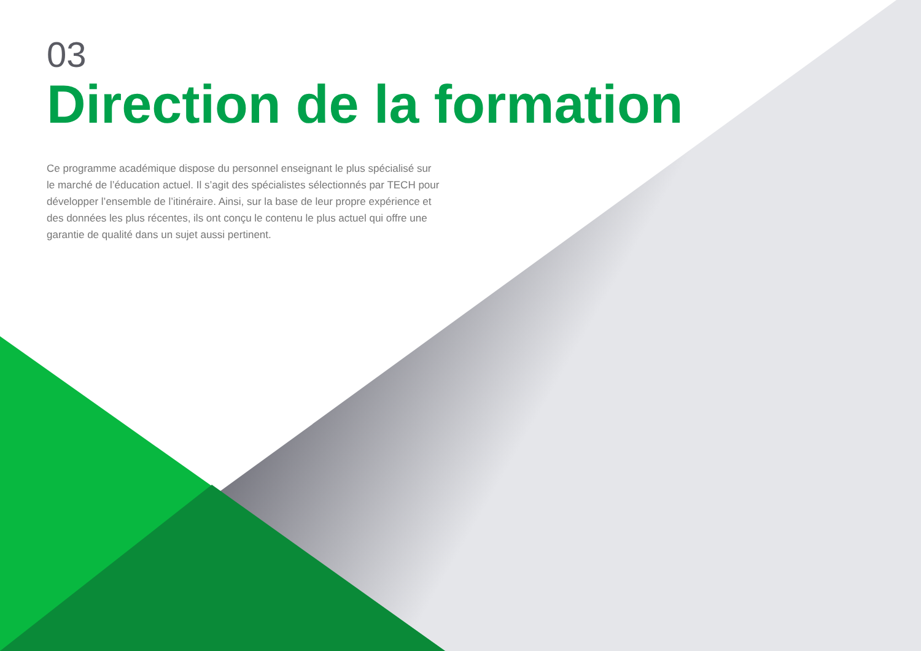03
Direction de la formation
Ce programme académique dispose du personnel enseignant le plus spécialisé sur le marché de l’éducation actuel. Il s’agit des spécialistes sélectionnés par TECH pour développer l’ensemble de l’itinéraire. Ainsi, sur la base de leur propre expérience et des données les plus récentes, ils ont conçu le contenu le plus actuel qui offre une garantie de qualité dans un sujet aussi pertinent.